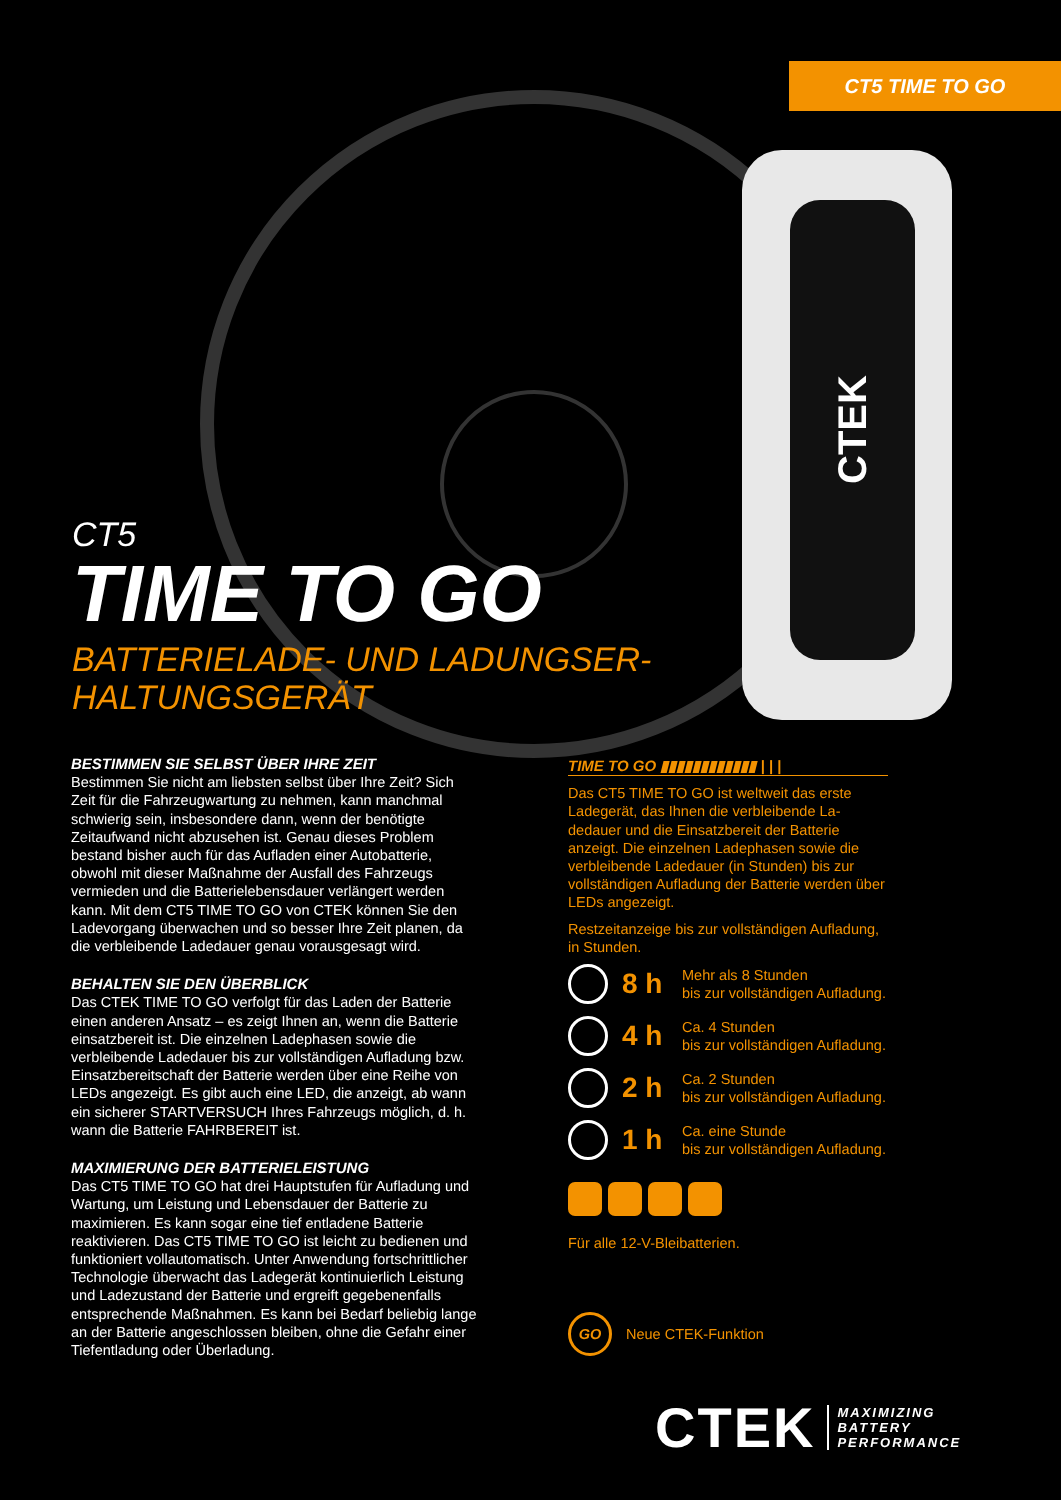CT5 TIME TO GO
CTEK
CT5
TIME TO GO
BATTERIELADE- UND LADUNGSER-
HALTUNGSGERÄT
BESTIMMEN SIE SELBST ÜBER IHRE ZEIT
Bestimmen Sie nicht am liebsten selbst über Ihre Zeit? Sich Zeit für die Fahrzeugwartung zu nehmen, kann manchmal schwierig sein, insbesondere dann, wenn der benötigte Zeitaufwand nicht abzusehen ist. Genau dieses Problem bestand bisher auch für das Aufladen einer Autobatterie, obwohl mit dieser Maßnahme der Ausfall des Fahrzeugs vermieden und die Batterielebensdauer verlängert werden kann. Mit dem CT5 TIME TO GO von CTEK können Sie den Ladevorgang überwachen und so besser Ihre Zeit planen, da die verbleibende Ladedauer genau vorausgesagt wird.
BEHALTEN SIE DEN ÜBERBLICK
Das CTEK TIME TO GO verfolgt für das Laden der Batterie einen anderen Ansatz – es zeigt Ihnen an, wenn die Batterie einsatzbereit ist. Die einzelnen Ladephasen sowie die verbleibende Ladedauer bis zur vollständigen Aufladung bzw. Einsatzbereitschaft der Batterie werden über eine Reihe von LEDs angezeigt. Es gibt auch eine LED, die anzeigt, ab wann ein sicherer STARTVERSUCH Ihres Fahrzeugs möglich, d. h. wann die Batterie FAHRBEREIT ist.
MAXIMIERUNG DER BATTERIELEISTUNG
Das CT5 TIME TO GO hat drei Hauptstufen für Aufladung und Wartung, um Leistung und Lebensdauer der Batterie zu maximieren. Es kann sogar eine tief entladene Batterie reaktivieren. Das CT5 TIME TO GO ist leicht zu bedienen und funktioniert vollautomatisch. Unter Anwendung fortschrittlicher Technologie überwacht das Ladegerät kontinuierlich Leistung und Ladezustand der Batterie und ergreift gegebenenfalls entsprechende Maßnahmen. Es kann bei Bedarf beliebig lange an der Batterie angeschlossen bleiben, ohne die Gefahr einer Tiefentladung oder Überladung.
TIME TO GO ▮▮▮▮▮▮▮▮▮▮▮▮ | | |
Das CT5 TIME TO GO ist weltweit das erste Ladegerät, das Ihnen die verbleibende La-dedauer und die Einsatzbereit der Batterie anzeigt. Die einzelnen Ladephasen sowie die verbleibende Ladedauer (in Stunden) bis zur vollständigen Aufladung der Batterie werden über LEDs angezeigt.
Restzeitanzeige bis zur vollständigen Aufladung, in Stunden.
8 h
Mehr als 8 Stunden
bis zur vollständigen Aufladung.
4 h
Ca. 4 Stunden
bis zur vollständigen Aufladung.
2 h
Ca. 2 Stunden
bis zur vollständigen Aufladung.
1 h
Ca. eine Stunde
bis zur vollständigen Aufladung.
Für alle 12-V-Bleibatterien.
GO
Neue CTEK-Funktion
CTEK
MAXIMIZING
BATTERY
PERFORMANCE